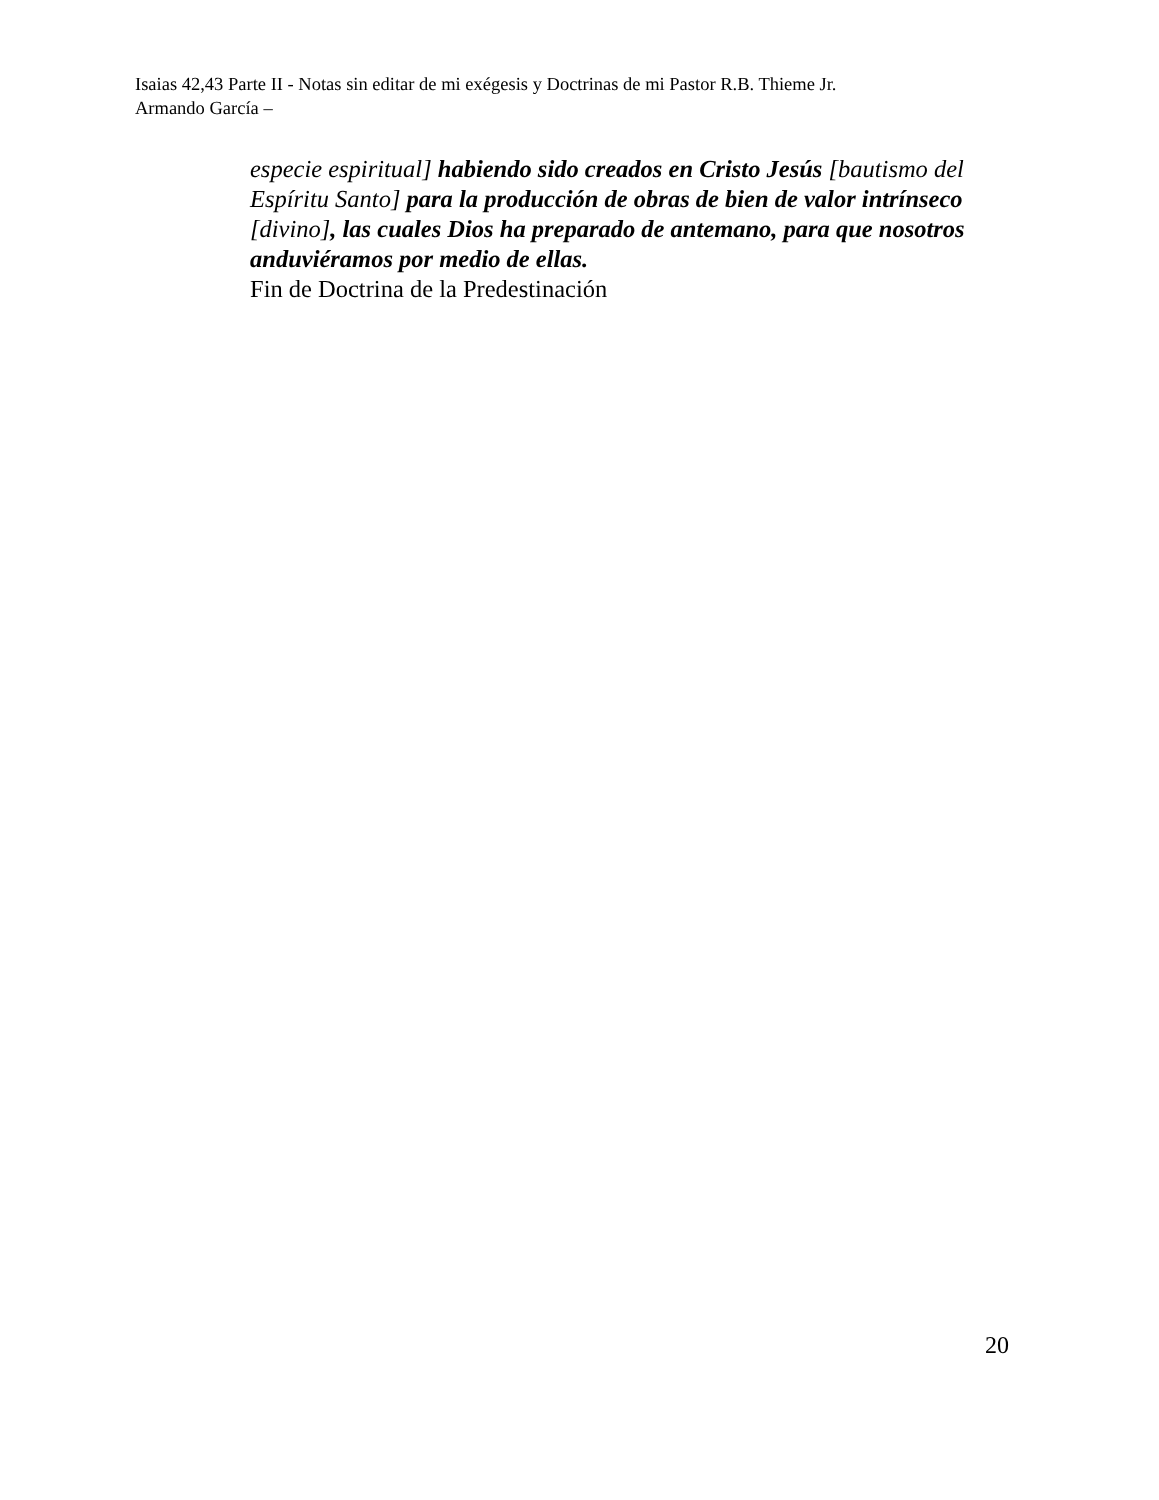Isaias 42,43 Parte II - Notas sin editar de mi exégesis y Doctrinas de mi Pastor R.B. Thieme Jr.
Armando García –
especie espiritual] habiendo sido creados en Cristo Jesús [bautismo del Espíritu Santo] para la producción de obras de bien de valor intrínseco [divino], las cuales Dios ha preparado de antemano, para que nosotros anduviéramos por medio de ellas.
Fin de Doctrina de la Predestinación
20